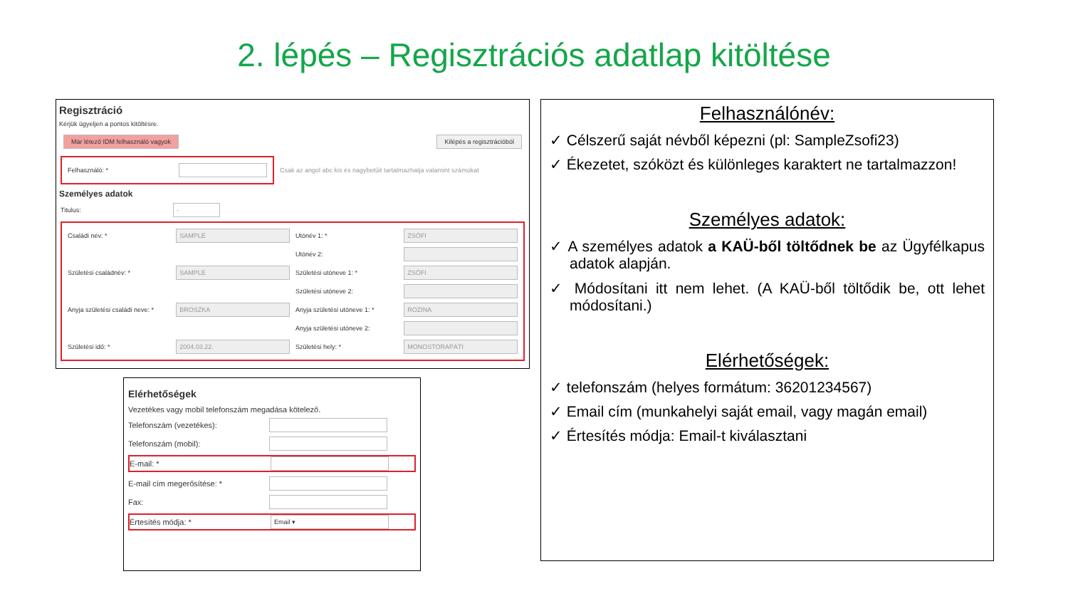2. lépés – Regisztrációs adatlap kitöltése
Regisztráció
Kérjük ügyeljen a pontos kitöltésre.
Már létező IDM felhasználó vagyok Kilépés a regisztrációból
Felhasználó: *
Csak az angol abc kis és nagybetűit tartalmazhatja valamint számokat
Személyes adatok
Titulus: -
Családi név: * SAMPLE Utónév 1: * ZSÓFI
Utónév 2:
Születési családnév: * SAMPLE Születési utóneve 1: * ZSÓFI
Születési utóneve 2:
Anyja születési családi neve: * BROSZKA Anyja születési utóneve 1: * ROZINA
Anyja születési utóneve 2:
Születési idő: * 2004.03.22. Születési hely: * MONOSTORAPÁTI
Elérhetőségek
Vezetékes vagy mobil telefonszám megadása kötelező.
Telefonszám (vezetékes):
Telefonszám (mobil):
E-mail: *
E-mail cím megerősítése: *
Fax:
Értesítés módja: * Email ▾
Felhasználónév:
✓ Célszerű saját névből képezni (pl: SampleZsofi23)
✓ Ékezetet, szóközt és különleges karaktert ne tartalmazzon!
Személyes adatok:
✓ A személyes adatok a KAÜ-ből töltődnek be az Ügyfélkapus adatok alapján.
✓ Módosítani itt nem lehet. (A KAÜ-ből töltődik be, ott lehet módosítani.)
Elérhetőségek:
✓ telefonszám (helyes formátum: 36201234567)
✓ Email cím (munkahelyi saját email, vagy magán email)
✓ Értesítés módja: Email-t kiválasztani